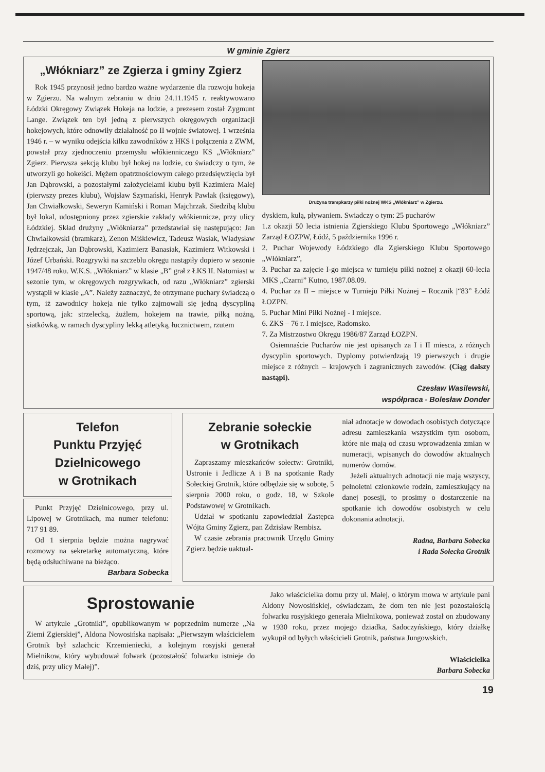W gminie Zgierz
„Włókniarz” ze Zgierza i gminy Zgierz
Rok 1945 przynosił jedno bardzo ważne wydarzenie dla rozwoju hokeja w Zgierzu. Na walnym zebraniu w dniu 24.11.1945 r. reaktywowano Łódzki Okręgowy Związek Hokeja na lodzie, a prezesem został Zygmunt Lange. Związek ten był jedną z pierwszych okręgowych organizacji hokejowych, które odnowiły działalność po II wojnie światowej. 1 września 1946 r. – w wyniku odejścia kilku zawodników z HKS i połączenia z ZWM, powstał przy zjednoczeniu przemysłu włókienniczego KS „Włókniarz” Zgierz. Pierwsza sekcją klubu był hokej na lodzie, co świadczy o tym, że utworzyli go hokeiści. Mężem opatrznościowym całego przedsięwzięcia był Jan Dąbrowski, a pozostałymi założycielami klubu byli Kazimiera Malej (pierwszy prezes klubu), Wojsław Szymański, Henryk Pawlak (księgowy), Jan Chwiałkowski, Seweryn Kamiński i Roman Majchrzak. Siedzibą klubu był lokal, udostępniony przez zgierskie zakłady włókiennicze, przy ulicy Łódzkiej. Skład drużyny „Włókniarza” przedstawiał się następująco: Jan Chwiałkowski (bramkarz), Zenon Miśkiewicz, Tadeusz Wasiak, Władysław Jędrzejczak, Jan Dąbrowski, Kazimierz Banasiak, Kazimierz Witkowski i Józef Urbański. Rozgrywki na szczeblu okręgu nastąpiły dopiero w sezonie 1947/48 roku. W.K.S. „Włókniarz” w klasie „B” grał z ŁKS II. Natomiast w sezonie tym, w okręgowych rozgrywkach, od razu „Włókniarz” zgierski wystąpił w klasie „A”. Należy zaznaczyć, że otrzymane puchary świadczą o tym, iż zawodnicy hokeja nie tylko zajmowali się jedną dyscypliną sportową, jak: strzelecką, żużlem, hokejem na trawie, piłką nożną, siatkówką, w ramach dyscypliny lekką atletyką, łucznictwem, rzutem
Drużyna trampkarzy piłki nożnej WKS „Włókniarz” w Zgierzu.
dyskiem, kulą, pływaniem. Swiadczy o tym: 25 pucharów
1.z okazji 50 lecia istnienia Zgierskiego Klubu Sportowego „Włókniarz” Zarząd ŁOZPW, Łódź, 5 października 1996 r.
2. Puchar Wojewody Łódzkiego dla Zgierskiego Klubu Sportowego „Włókniarz”,
3. Puchar za zajęcie I-go miejsca w turnieju piłki nożnej z okazji 60-lecia MKS „Czarni” Kutno, 1987.08.09.
4. Puchar za II – miejsce w Turnieju Piłki Nożnej – Rocznik |“83” Łódź ŁOZPN.
5. Puchar Mini Piłki Nożnej - I miejsce.
6. ZKS – 76 r. I miejsce, Radomsko.
7. Za Mistrzostwo Okręgu 1986/87 Zarząd ŁOZPN.
Osiemnaście Pucharów nie jest opisanych za I i II miesca, z różnych dyscyplin sportowych. Dyplomy potwierdzają 19 pierwszych i drugie miejsce z różnych – krajowych i zagranicznych zawodów. (Ciąg dalszy nastąpi).
Czesław Wasilewski,
współpraca - Bolesław Donder
Telefon
Punktu Przyjęć
Dzielnicowego
w Grotnikach
Punkt Przyjęć Dzielnicowego, przy ul. Lipowej w Grotnikach, ma numer telefonu: 717 91 89.
Od 1 sierpnia będzie można nagrywać rozmowy na sekretarkę automatyczną, które będą odsłuchiwane na bieżąco.
Barbara Sobecka
Zebranie sołeckie
w Grotnikach
Zapraszamy mieszkańców sołectw: Grotniki, Ustronie i Jedlicze A i B na spotkanie Rady Sołeckiej Grotnik, które odbędzie się w sobotę, 5 sierpnia 2000 roku, o godz. 18, w Szkole Podstawowej w Grotnikach.
Udział w spotkaniu zapowiedział Zastępca Wójta Gminy Zgierz, pan Zdzisław Rembisz.
W czasie zebrania pracownik Urzędu Gminy Zgierz będzie uaktual-
niał adnotacje w dowodach osobistych dotyczące adresu zamieszkania wszystkim tym osobom, które nie mają od czasu wprowadzenia zmian w numeracji, wpisanych do dowodów aktualnych numerów domów.
Jeżeli aktualnych adnotacji nie mają wszyscy, pełnoletni członkowie rodzin, zamieszkujący na danej posesji, to prosimy o dostarczenie na spotkanie ich dowodów osobistych w celu dokonania adnotacji.
Radna, Barbara Sobecka
i Rada Sołecka Grotnik
Sprostowanie
W artykule „Grotniki”, opublikowanym w poprzednim numerze „Na Ziemi Zgierskiej”, Aldona Nowosińska napisała: „Pierwszym właścicielem Grotnik był szlachcic Krzemieniecki, a kolejnym rosyjski generał Mielnikow, który wybudował folwark (pozostałość folwarku istnieje do dziś, przy ulicy Małej)”.
Jako właścicielka domu przy ul. Małej, o którym mowa w artykule pani Aldony Nowosińskiej, oświadczam, że dom ten nie jest pozostałością folwarku rosyjskiego generała Mielnikowa, ponieważ został on zbudowany w 1930 roku, przez mojego dziadka, Sadoczyńskiego, który działkę wykupił od byłych właścicieli Grotnik, państwa Jungowskich.
Właścicielka
Barbara Sobecka
19